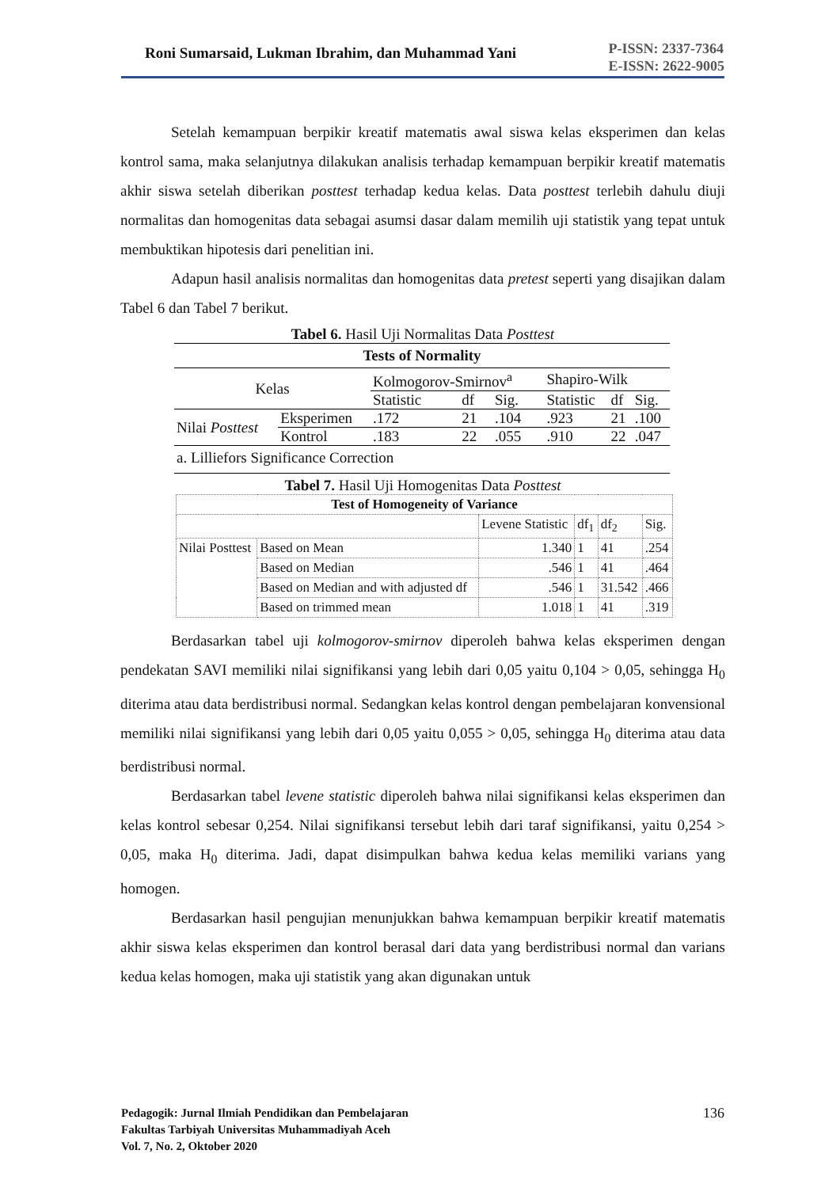Roni Sumarsaid, Lukman Ibrahim, dan Muhammad Yani
P-ISSN: 2337-7364
E-ISSN: 2622-9005
Setelah kemampuan berpikir kreatif matematis awal siswa kelas eksperimen dan kelas kontrol sama, maka selanjutnya dilakukan analisis terhadap kemampuan berpikir kreatif matematis akhir siswa setelah diberikan posttest terhadap kedua kelas. Data posttest terlebih dahulu diuji normalitas dan homogenitas data sebagai asumsi dasar dalam memilih uji statistik yang tepat untuk membuktikan hipotesis dari penelitian ini.
Adapun hasil analisis normalitas dan homogenitas data pretest seperti yang disajikan dalam Tabel 6 dan Tabel 7 berikut.
Tabel 6. Hasil Uji Normalitas Data Posttest
| Tests of Normality | | | | | | | |
| --- | --- | --- | --- | --- | --- | --- | --- |
| Kelas | | Kolmogorov-Smirnov<sup>a</sup> | | | Shapiro-Wilk | | |
| | | Statistic | df | Sig. | Statistic | df | Sig. |
| Nilai Posttest | Eksperimen | .172 | 21 | .104 | .923 | 21 | .100 |
| | Kontrol | .183 | 22 | .055 | .910 | 22 | .047 |
| a. Lilliefors Significance Correction | | | | | | | |
Tabel 7. Hasil Uji Homogenitas Data Posttest
| Test of Homogeneity of Variance | | | | | |
| --- | --- | --- | --- | --- | --- |
| | | Levene Statistic | df<sub>1</sub> | df<sub>2</sub> | Sig. |
| Nilai Posttest | Based on Mean | 1.340 | 1 | 41 | .254 |
| | Based on Median | .546 | 1 | 41 | .464 |
| | Based on Median and with adjusted df | .546 | 1 | 31.542 | .466 |
| | Based on trimmed mean | 1.018 | 1 | 41 | .319 |
Berdasarkan tabel uji kolmogorov-smirnov diperoleh bahwa kelas eksperimen dengan pendekatan SAVI memiliki nilai signifikansi yang lebih dari 0,05 yaitu 0,104 > 0,05, sehingga H<sub>0</sub> diterima atau data berdistribusi normal. Sedangkan kelas kontrol dengan pembelajaran konvensional memiliki nilai signifikansi yang lebih dari 0,05 yaitu 0,055 > 0,05, sehingga H<sub>0</sub> diterima atau data berdistribusi normal.
Berdasarkan tabel levene statistic diperoleh bahwa nilai signifikansi kelas eksperimen dan kelas kontrol sebesar 0,254. Nilai signifikansi tersebut lebih dari taraf signifikansi, yaitu 0,254 > 0,05, maka H<sub>0</sub> diterima. Jadi, dapat disimpulkan bahwa kedua kelas memiliki varians yang homogen.
Berdasarkan hasil pengujian menunjukkan bahwa kemampuan berpikir kreatif matematis akhir siswa kelas eksperimen dan kontrol berasal dari data yang berdistribusi normal dan varians kedua kelas homogen, maka uji statistik yang akan digunakan untuk
Pedagogik: Jurnal Ilmiah Pendidikan dan Pembelajaran
Fakultas Tarbiyah Universitas Muhammadiyah Aceh
Vol. 7, No. 2, Oktober 2020
136